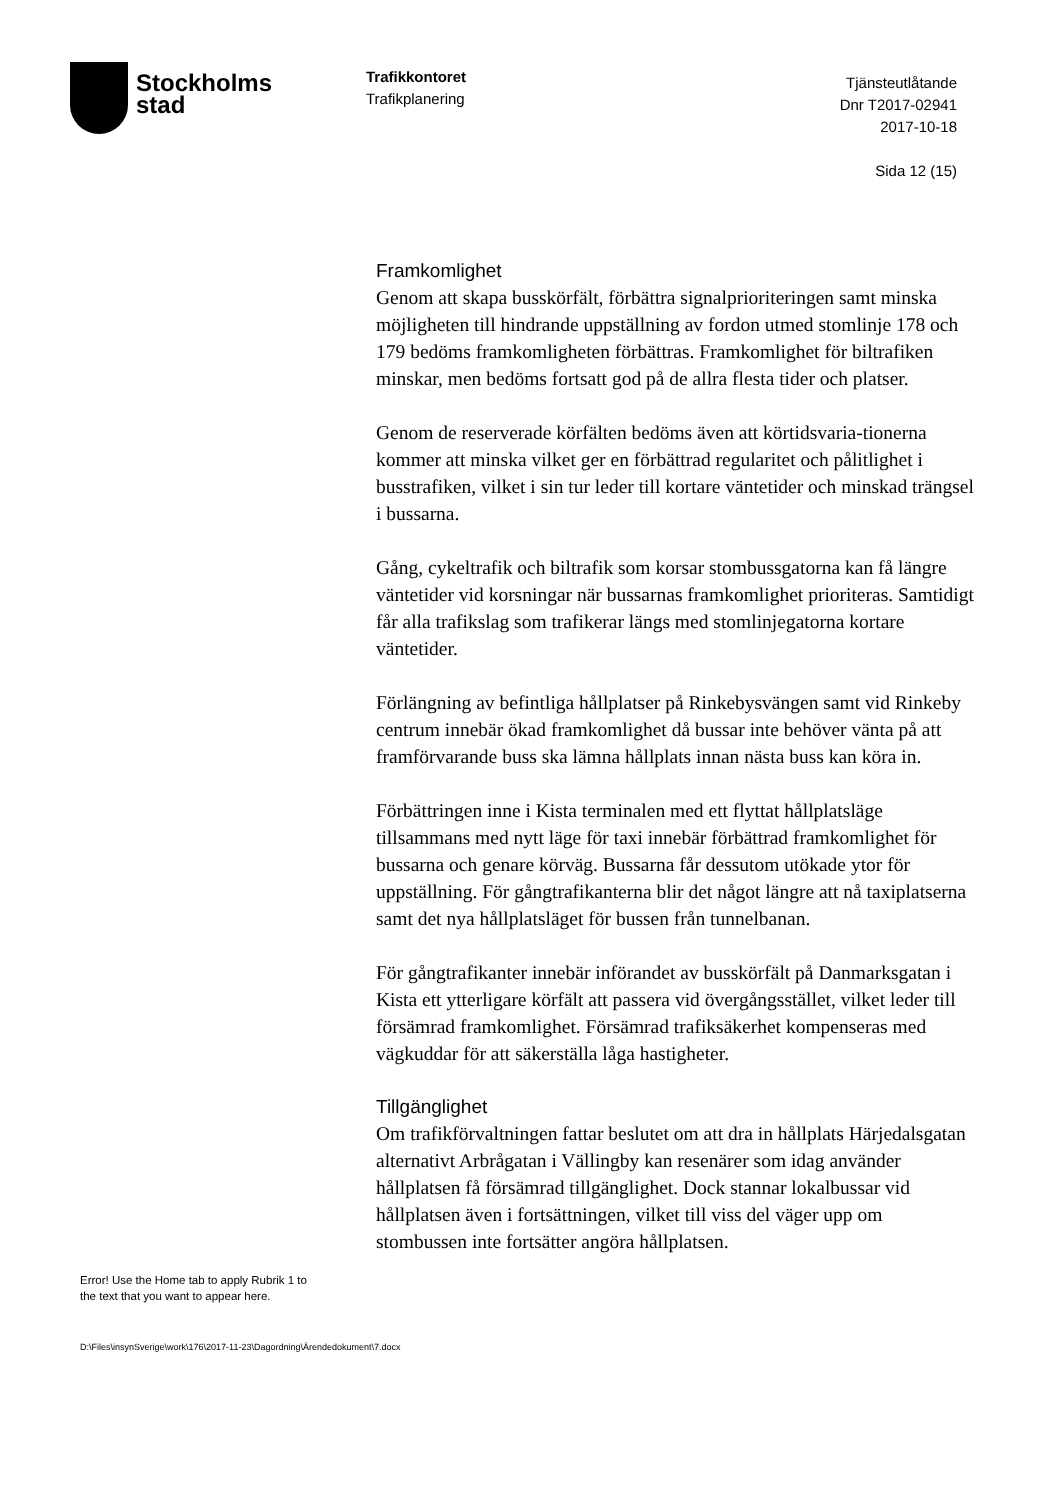Stockholms
stad
Trafikkontoret
Trafikplanering
Tjänsteutlåtande
Dnr T2017-02941
2017-10-18
Sida 12 (15)
Framkomlighet
Genom att skapa busskörfält, förbättra signalprioriteringen samt minska möjligheten till hindrande uppställning av fordon utmed stomlinje 178 och 179 bedöms framkomligheten förbättras. Framkomlighet för biltrafiken minskar, men bedöms fortsatt god på de allra flesta tider och platser.
Genom de reserverade körfälten bedöms även att körtidsvaria-tionerna kommer att minska vilket ger en förbättrad regularitet och pålitlighet i busstrafiken, vilket i sin tur leder till kortare väntetider och minskad trängsel i bussarna.
Gång, cykeltrafik och biltrafik som korsar stombussgatorna kan få längre väntetider vid korsningar när bussarnas framkomlighet prioriteras. Samtidigt får alla trafikslag som trafikerar längs med stomlinjegatorna kortare väntetider.
Förlängning av befintliga hållplatser på Rinkebysvängen samt vid Rinkeby centrum innebär ökad framkomlighet då bussar inte behöver vänta på att framförvarande buss ska lämna hållplats innan nästa buss kan köra in.
Förbättringen inne i Kista terminalen med ett flyttat hållplatsläge tillsammans med nytt läge för taxi innebär förbättrad framkomlighet för bussarna och genare körväg. Bussarna får dessutom utökade ytor för uppställning. För gångtrafikanterna blir det något längre att nå taxiplatserna samt det nya hållplatsläget för bussen från tunnelbanan.
För gångtrafikanter innebär införandet av busskörfält på Danmarksgatan i Kista ett ytterligare körfält att passera vid övergångsstället, vilket leder till försämrad framkomlighet. Försämrad trafiksäkerhet kompenseras med vägkuddar för att säkerställa låga hastigheter.
Tillgänglighet
Om trafikförvaltningen fattar beslutet om att dra in hållplats Härjedalsgatan alternativt Arbrågatan i Vällingby kan resenärer som idag använder hållplatsen få försämrad tillgänglighet. Dock stannar lokalbussar vid hållplatsen även i fortsättningen, vilket till viss del väger upp om stombussen inte fortsätter angöra hållplatsen.
Error! Use the Home tab to apply Rubrik 1 to
the text that you want to appear here.
D:\Files\insynSverige\work\176\2017-11-23\Dagordning\Ärendedokument\7.docx